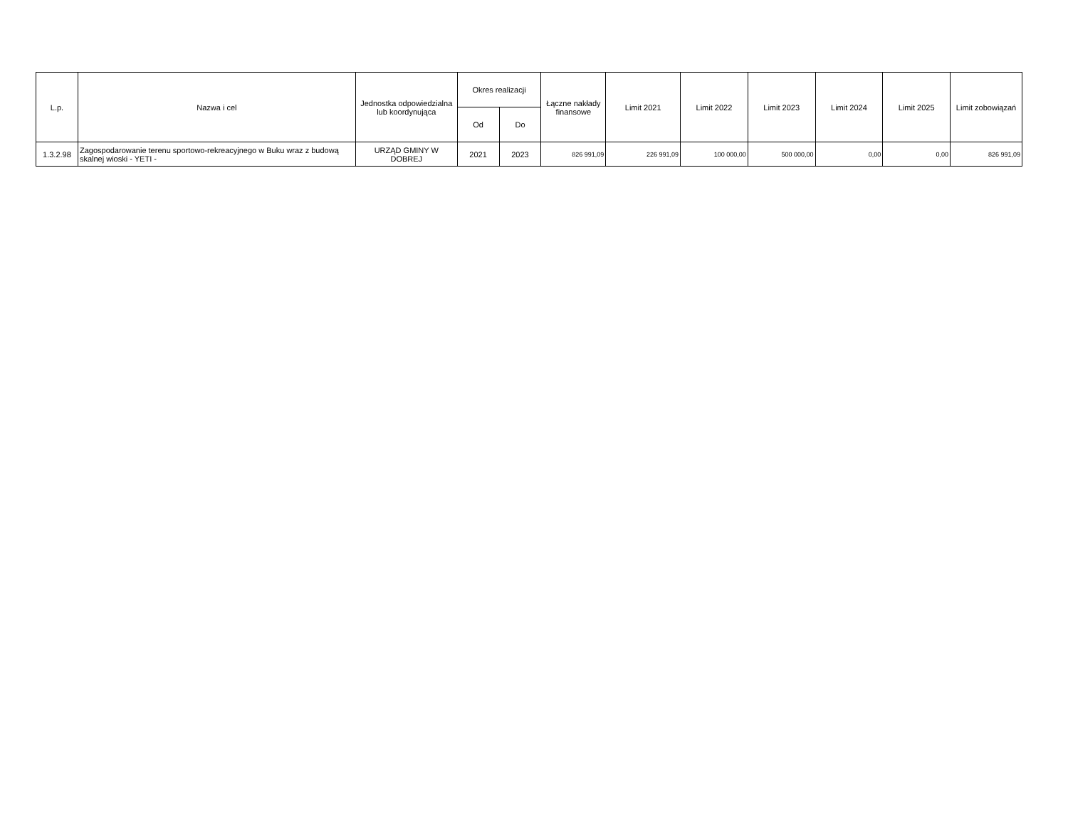| L.p. | Nazwa i cel | Jednostka odpowiedzialna lub koordynująca | Okres realizacji | | Łączne nakłady finansowe | Limit 2021 | Limit 2022 | Limit 2023 | Limit 2024 | Limit 2025 | Limit zobowiązań |
| --- | --- | --- | --- | --- | --- | --- | --- | --- | --- | --- | --- |
| | | | Od | Do | | | | | | | |
| 1.3.2.98 | Zagospodarowanie terenu sportowo-rekreacyjnego w Buku wraz z budową skalnej wioski - YETI - | URZĄD GMINY W DOBREJ | 2021 | 2023 | 826 991,09 | 226 991,09 | 100 000,00 | 500 000,00 | 0,00 | 0,00 | 826 991,09 |